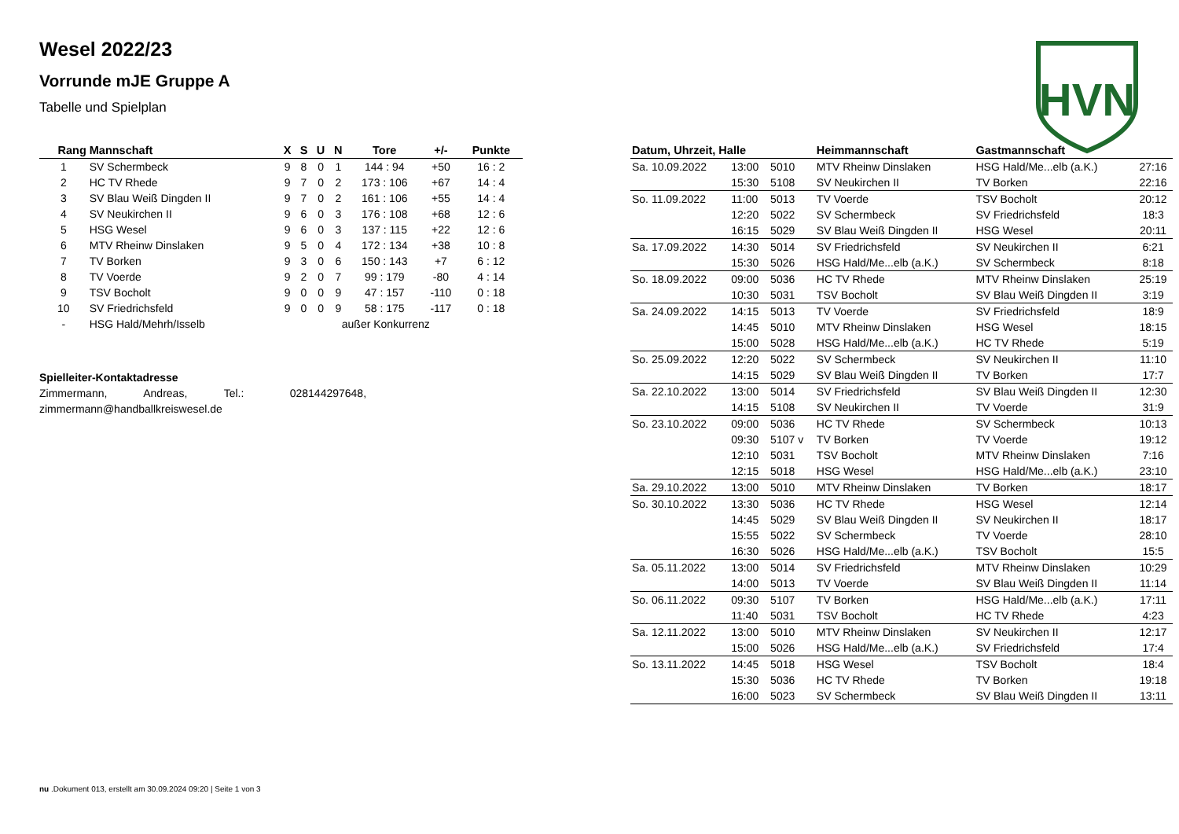HVN
Wesel 2022/23
Vorrunde mJE Gruppe A
Tabelle und Spielplan
| Rang | Mannschaft | X | S | U | N | Tore | +/- | Punkte |
| --- | --- | --- | --- | --- | --- | --- | --- | --- |
| 1 | SV Schermbeck | 9 | 8 | 0 | 1 | 144 : 94 | +50 | 16 : 2 |
| 2 | HC TV Rhede | 9 | 7 | 0 | 2 | 173 : 106 | +67 | 14 : 4 |
| 3 | SV Blau Weiß Dingden II | 9 | 7 | 0 | 2 | 161 : 106 | +55 | 14 : 4 |
| 4 | SV Neukirchen II | 9 | 6 | 0 | 3 | 176 : 108 | +68 | 12 : 6 |
| 5 | HSG Wesel | 9 | 6 | 0 | 3 | 137 : 115 | +22 | 12 : 6 |
| 6 | MTV Rheinw Dinslaken | 9 | 5 | 0 | 4 | 172 : 134 | +38 | 10 : 8 |
| 7 | TV Borken | 9 | 3 | 0 | 6 | 150 : 143 | +7 | 6 : 12 |
| 8 | TV Voerde | 9 | 2 | 0 | 7 | 99 : 179 | -80 | 4 : 14 |
| 9 | TSV Bocholt | 9 | 0 | 0 | 9 | 47 : 157 | -110 | 0 : 18 |
| 10 | SV Friedrichsfeld | 9 | 0 | 0 | 9 | 58 : 175 | -117 | 0 : 18 |
| - | HSG Hald/Mehrh/Isselb | | | außer Konkurrenz | | | | |
Spielleiter-Kontaktadresse
Zimmermann, Andreas, Tel.: 028144297648,
zimmermann@handballkreiswesel.de
| Datum, Uhrzeit, Halle | | | Heimmannschaft | Gastmannschaft | |
| --- | --- | --- | --- | --- | --- |
| Sa. 10.09.2022 | 13:00 | 5010 | MTV Rheinw Dinslaken | HSG Hald/Me...elb (a.K.) | 27:16 |
| | 15:30 | 5108 | SV Neukirchen II | TV Borken | 22:16 |
| So. 11.09.2022 | 11:00 | 5013 | TV Voerde | TSV Bocholt | 20:12 |
| | 12:20 | 5022 | SV Schermbeck | SV Friedrichsfeld | 18:3 |
| | 16:15 | 5029 | SV Blau Weiß Dingden II | HSG Wesel | 20:11 |
| Sa. 17.09.2022 | 14:30 | 5014 | SV Friedrichsfeld | SV Neukirchen II | 6:21 |
| | 15:30 | 5026 | HSG Hald/Me...elb (a.K.) | SV Schermbeck | 8:18 |
| So. 18.09.2022 | 09:00 | 5036 | HC TV Rhede | MTV Rheinw Dinslaken | 25:19 |
| | 10:30 | 5031 | TSV Bocholt | SV Blau Weiß Dingden II | 3:19 |
| Sa. 24.09.2022 | 14:15 | 5013 | TV Voerde | SV Friedrichsfeld | 18:9 |
| | 14:45 | 5010 | MTV Rheinw Dinslaken | HSG Wesel | 18:15 |
| | 15:00 | 5028 | HSG Hald/Me...elb (a.K.) | HC TV Rhede | 5:19 |
| So. 25.09.2022 | 12:20 | 5022 | SV Schermbeck | SV Neukirchen II | 11:10 |
| | 14:15 | 5029 | SV Blau Weiß Dingden II | TV Borken | 17:7 |
| Sa. 22.10.2022 | 13:00 | 5014 | SV Friedrichsfeld | SV Blau Weiß Dingden II | 12:30 |
| | 14:15 | 5108 | SV Neukirchen II | TV Voerde | 31:9 |
| So. 23.10.2022 | 09:00 | 5036 | HC TV Rhede | SV Schermbeck | 10:13 |
| | 09:30 | 5107 v | TV Borken | TV Voerde | 19:12 |
| | 12:10 | 5031 | TSV Bocholt | MTV Rheinw Dinslaken | 7:16 |
| | 12:15 | 5018 | HSG Wesel | HSG Hald/Me...elb (a.K.) | 23:10 |
| Sa. 29.10.2022 | 13:00 | 5010 | MTV Rheinw Dinslaken | TV Borken | 18:17 |
| So. 30.10.2022 | 13:30 | 5036 | HC TV Rhede | HSG Wesel | 12:14 |
| | 14:45 | 5029 | SV Blau Weiß Dingden II | SV Neukirchen II | 18:17 |
| | 15:55 | 5022 | SV Schermbeck | TV Voerde | 28:10 |
| | 16:30 | 5026 | HSG Hald/Me...elb (a.K.) | TSV Bocholt | 15:5 |
| Sa. 05.11.2022 | 13:00 | 5014 | SV Friedrichsfeld | MTV Rheinw Dinslaken | 10:29 |
| | 14:00 | 5013 | TV Voerde | SV Blau Weiß Dingden II | 11:14 |
| So. 06.11.2022 | 09:30 | 5107 | TV Borken | HSG Hald/Me...elb (a.K.) | 17:11 |
| | 11:40 | 5031 | TSV Bocholt | HC TV Rhede | 4:23 |
| Sa. 12.11.2022 | 13:00 | 5010 | MTV Rheinw Dinslaken | SV Neukirchen II | 12:17 |
| | 15:00 | 5026 | HSG Hald/Me...elb (a.K.) | SV Friedrichsfeld | 17:4 |
| So. 13.11.2022 | 14:45 | 5018 | HSG Wesel | TSV Bocholt | 18:4 |
| | 15:30 | 5036 | HC TV Rhede | TV Borken | 19:18 |
| | 16:00 | 5023 | SV Schermbeck | SV Blau Weiß Dingden II | 13:11 |
nu .Dokument 013, erstellt am 30.09.2024 09:20 | Seite 1 von 3